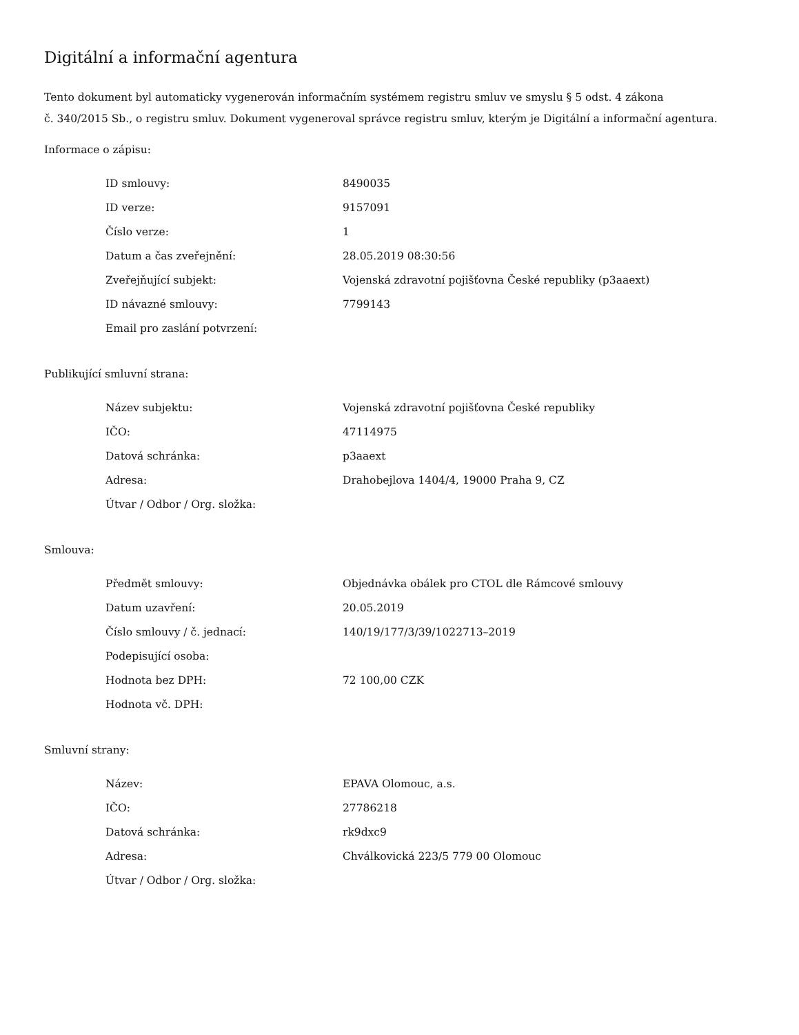Digitální a informační agentura
Tento dokument byl automaticky vygenerován informačním systémem registru smluv ve smyslu § 5 odst. 4 zákona
č. 340/2015 Sb., o registru smluv. Dokument vygeneroval správce registru smluv, kterým je Digitální a informační agentura.
Informace o zápisu:
| ID smlouvy: | 8490035 |
| ID verze: | 9157091 |
| Číslo verze: | 1 |
| Datum a čas zveřejnění: | 28.05.2019 08:30:56 |
| Zveřejňující subjekt: | Vojenská zdravotní pojišťovna České republiky (p3aaext) |
| ID návazné smlouvy: | 7799143 |
| Email pro zaslání potvrzení: | |
Publikující smluvní strana:
| Název subjektu: | Vojenská zdravotní pojišťovna České republiky |
| IČO: | 47114975 |
| Datová schránka: | p3aaext |
| Adresa: | Drahobejlova 1404/4, 19000 Praha 9, CZ |
| Útvar / Odbor / Org. složka: | |
Smlouva:
| Předmět smlouvy: | Objednávka obálek pro CTOL dle Rámcové smlouvy |
| Datum uzavření: | 20.05.2019 |
| Číslo smlouvy / č. jednací: | 140/19/177/3/39/1022713–2019 |
| Podepisující osoba: | |
| Hodnota bez DPH: | 72 100,00 CZK |
| Hodnota vč. DPH: | |
Smluvní strany:
| Název: | EPAVA Olomouc, a.s. |
| IČO: | 27786218 |
| Datová schránka: | rk9dxc9 |
| Adresa: | Chválkovická 223/5 779 00 Olomouc |
| Útvar / Odbor / Org. složka: | |